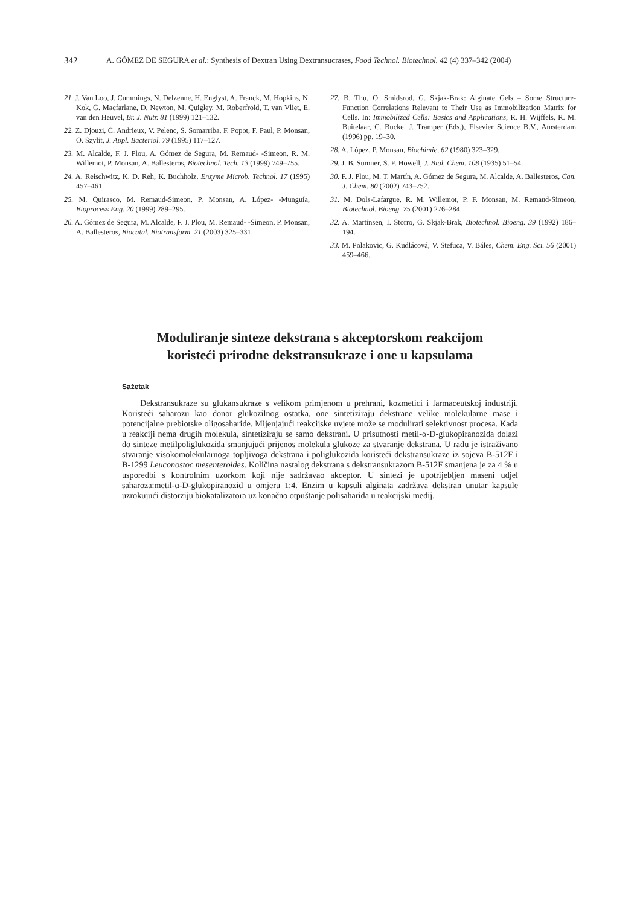342 A. GÓMEZ DE SEGURA et al.: Synthesis of Dextran Using Dextransucrases, Food Technol. Biotechnol. 42 (4) 337–342 (2004)
21. J. Van Loo, J. Cummings, N. Delzenne, H. Englyst, A. Franck, M. Hopkins, N. Kok, G. Macfarlane, D. Newton, M. Quigley, M. Roberfroid, T. van Vliet, E. van den Heuvel, Br. J. Nutr. 81 (1999) 121–132.
22. Z. Djouzi, C. Andrieux, V. Pelenc, S. Somarriba, F. Popot, F. Paul, P. Monsan, O. Szylit, J. Appl. Bacteriol. 79 (1995) 117–127.
23. M. Alcalde, F. J. Plou, A. Gómez de Segura, M. Remaud- -Simeon, R. M. Willemot, P. Monsan, A. Ballesteros, Biotechnol. Tech. 13 (1999) 749–755.
24. A. Reischwitz, K. D. Reh, K. Buchholz, Enzyme Microb. Technol. 17 (1995) 457–461.
25. M. Quirasco, M. Remaud-Simeon, P. Monsan, A. López- -Munguía, Bioprocess Eng. 20 (1999) 289–295.
26. A. Gómez de Segura, M. Alcalde, F. J. Plou, M. Remaud- -Simeon, P. Monsan, A. Ballesteros, Biocatal. Biotransform. 21 (2003) 325–331.
27. B. Thu, O. Smidsrod, G. Skjak-Brak: Alginate Gels – Some Structure-Function Correlations Relevant to Their Use as Immobilization Matrix for Cells. In: Immobilized Cells: Basics and Applications, R. H. Wijffels, R. M. Buitelaar, C. Bucke, J. Tramper (Eds.), Elsevier Science B.V., Amsterdam (1996) pp. 19–30.
28. A. López, P. Monsan, Biochimie, 62 (1980) 323–329.
29. J. B. Sumner, S. F. Howell, J. Biol. Chem. 108 (1935) 51–54.
30. F. J. Plou, M. T. Martín, A. Gómez de Segura, M. Alcalde, A. Ballesteros, Can. J. Chem. 80 (2002) 743–752.
31. M. Dols-Lafargue, R. M. Willemot, P. F. Monsan, M. Remaud-Simeon, Biotechnol. Bioeng. 75 (2001) 276–284.
32. A. Martinsen, I. Storro, G. Skjak-Brak, Biotechnol. Bioeng. 39 (1992) 186–194.
33. M. Polakovic, G. Kudlácová, V. Stefuca, V. Báles, Chem. Eng. Sci. 56 (2001) 459–466.
Moduliranje sinteze dekstrana s akceptorskom reakcijom
koristeći prirodne dekstransukraze i one u kapsulama
Sažetak
Dekstransukraze su glukansukraze s velikom primjenom u prehrani, kozmetici i farmaceutskoj industriji. Koristeći saharozu kao donor glukozilnog ostatka, one sintetiziraju dekstrane velike molekularne mase i potencijalne prebiotske oligosaharide. Mijenjajući reakcijske uvjete može se modulirati selektivnost procesa. Kada u reakciji nema drugih molekula, sintetiziraju se samo dekstrani. U prisutnosti metil-α-D-glukopiranozida dolazi do sinteze metilpoliglukozida smanjujući prijenos molekula glukoze za stvaranje dekstrana. U radu je istraživano stvaranje visokomolekularnoga topljivoga dekstrana i poliglukozida koristeći dekstransukraze iz sojeva B-512F i B-1299 Leuconostoc mesenteroides. Količina nastalog dekstrana s dekstransukrazom B-512F smanjena je za 4 % u usporedbi s kontrolnim uzorkom koji nije sadržavao akceptor. U sintezi je upotrijebljen maseni udjel saharoza:metil-α-D-glukopiranozid u omjeru 1:4. Enzim u kapsuli alginata zadržava dekstran unutar kapsule uzrokujući distorziju biokatalizatora uz konačno otpuštanje polisaharida u reakcijski medij.